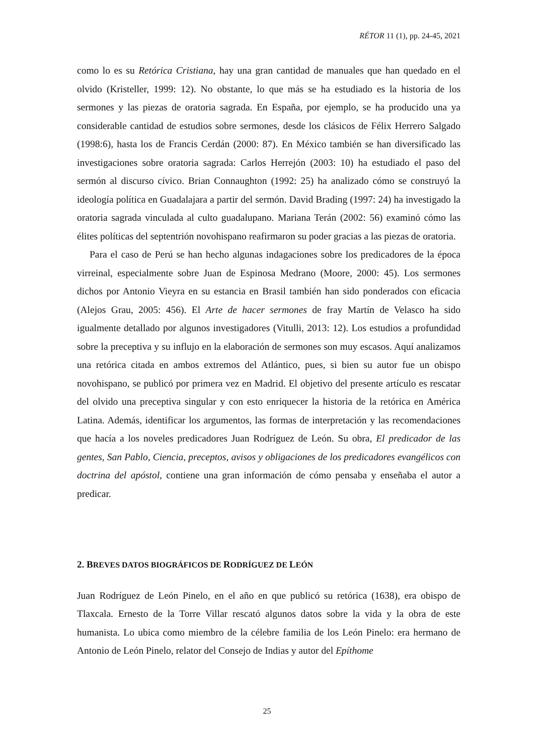RÉTOR 11 (1), pp. 24-45, 2021
como lo es su Retórica Cristiana, hay una gran cantidad de manuales que han quedado en el olvido (Kristeller, 1999: 12). No obstante, lo que más se ha estudiado es la historia de los sermones y las piezas de oratoria sagrada. En España, por ejemplo, se ha producido una ya considerable cantidad de estudios sobre sermones, desde los clásicos de Félix Herrero Salgado (1998:6), hasta los de Francis Cerdán (2000: 87). En México también se han diversificado las investigaciones sobre oratoria sagrada: Carlos Herrejón (2003: 10) ha estudiado el paso del sermón al discurso cívico. Brian Connaughton (1992: 25) ha analizado cómo se construyó la ideología política en Guadalajara a partir del sermón. David Brading (1997: 24) ha investigado la oratoria sagrada vinculada al culto guadalupano. Mariana Terán (2002: 56) examinó cómo las élites políticas del septentrión novohispano reafirmaron su poder gracias a las piezas de oratoria.
Para el caso de Perú se han hecho algunas indagaciones sobre los predicadores de la época virreinal, especialmente sobre Juan de Espinosa Medrano (Moore, 2000: 45). Los sermones dichos por Antonio Vieyra en su estancia en Brasil también han sido ponderados con eficacia (Alejos Grau, 2005: 456). El Arte de hacer sermones de fray Martín de Velasco ha sido igualmente detallado por algunos investigadores (Vitulli, 2013: 12). Los estudios a profundidad sobre la preceptiva y su influjo en la elaboración de sermones son muy escasos. Aquí analizamos una retórica citada en ambos extremos del Atlántico, pues, si bien su autor fue un obispo novohispano, se publicó por primera vez en Madrid. El objetivo del presente artículo es rescatar del olvido una preceptiva singular y con esto enriquecer la historia de la retórica en América Latina. Además, identificar los argumentos, las formas de interpretación y las recomendaciones que hacía a los noveles predicadores Juan Rodríguez de León. Su obra, El predicador de las gentes, San Pablo, Ciencia, preceptos, avisos y obligaciones de los predicadores evangélicos con doctrina del apóstol, contiene una gran información de cómo pensaba y enseñaba el autor a predicar.
2. BREVES DATOS BIOGRÁFICOS DE RODRÍGUEZ DE LEÓN
Juan Rodríguez de León Pinelo, en el año en que publicó su retórica (1638), era obispo de Tlaxcala. Ernesto de la Torre Villar rescató algunos datos sobre la vida y la obra de este humanista. Lo ubica como miembro de la célebre familia de los León Pinelo: era hermano de Antonio de León Pinelo, relator del Consejo de Indias y autor del Epíthome
25